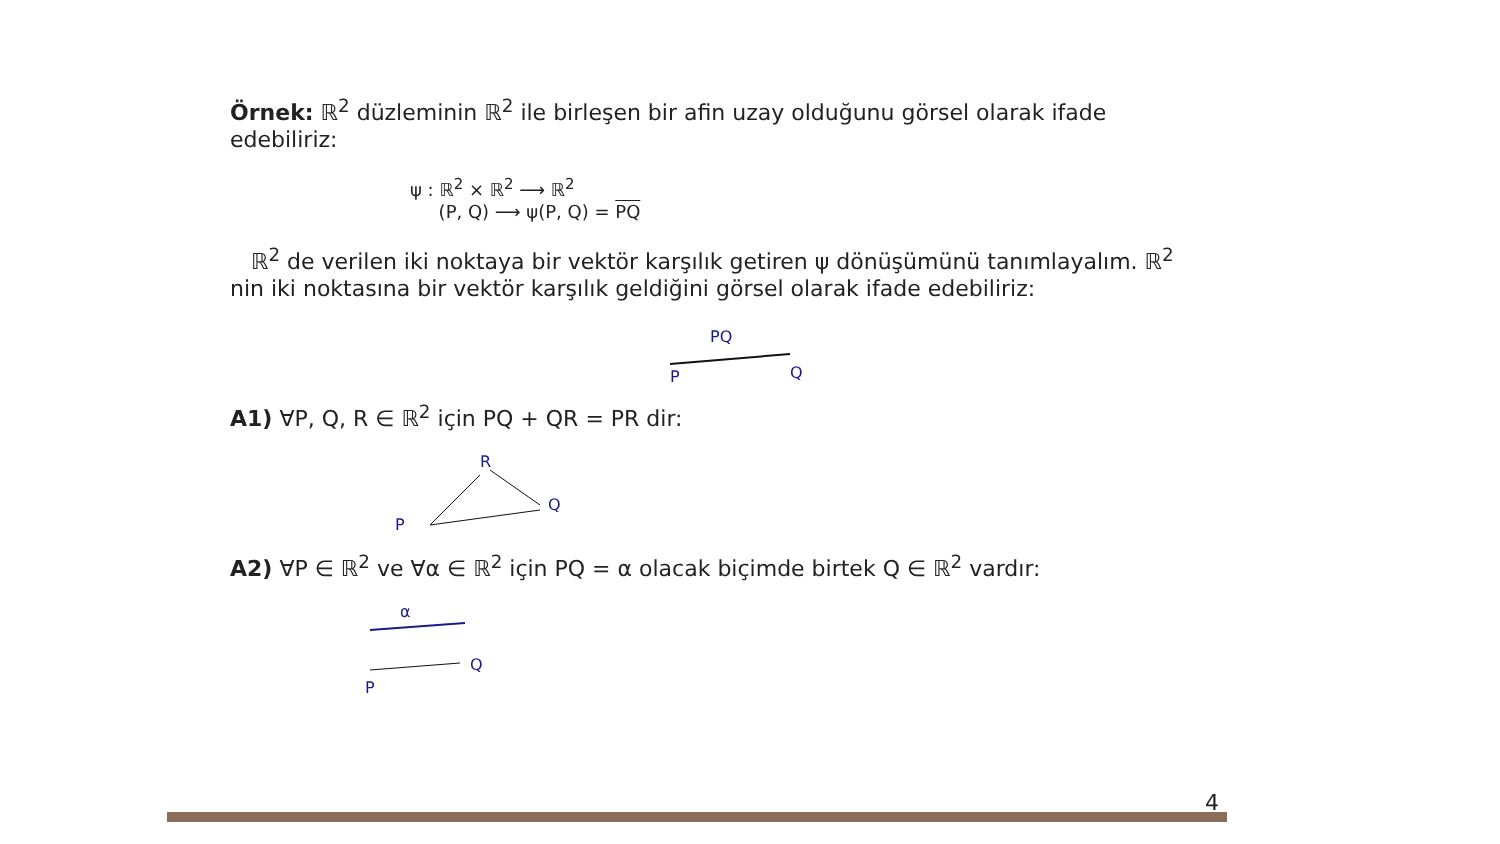Örnek: ℝ<sup>2</sup> düzleminin ℝ<sup>2</sup> ile birleşen bir afin uzay olduğunu görsel olarak ifade edebiliriz:
ψ : ℝ<sup>2</sup> × ℝ<sup>2</sup> ⟶ ℝ<sup>2</sup>
(P, Q) ⟶ ψ(P, Q) = PQ
ℝ<sup>2</sup> de verilen iki noktaya bir vektör karşılık getiren ψ dönüşümünü tanımlayalım. ℝ<sup>2</sup> nin iki noktasına bir vektör karşılık geldiğini görsel olarak ifade edebiliriz:
PQ
P
Q
A1) ∀P, Q, R ∈ ℝ<sup>2</sup> için PQ + QR = PR dir:
R
Q
P
A2) ∀P ∈ ℝ<sup>2</sup> ve ∀α ∈ ℝ<sup>2</sup> için PQ = α olacak biçimde birtek Q ∈ ℝ<sup>2</sup> vardır:
α
Q
P
4